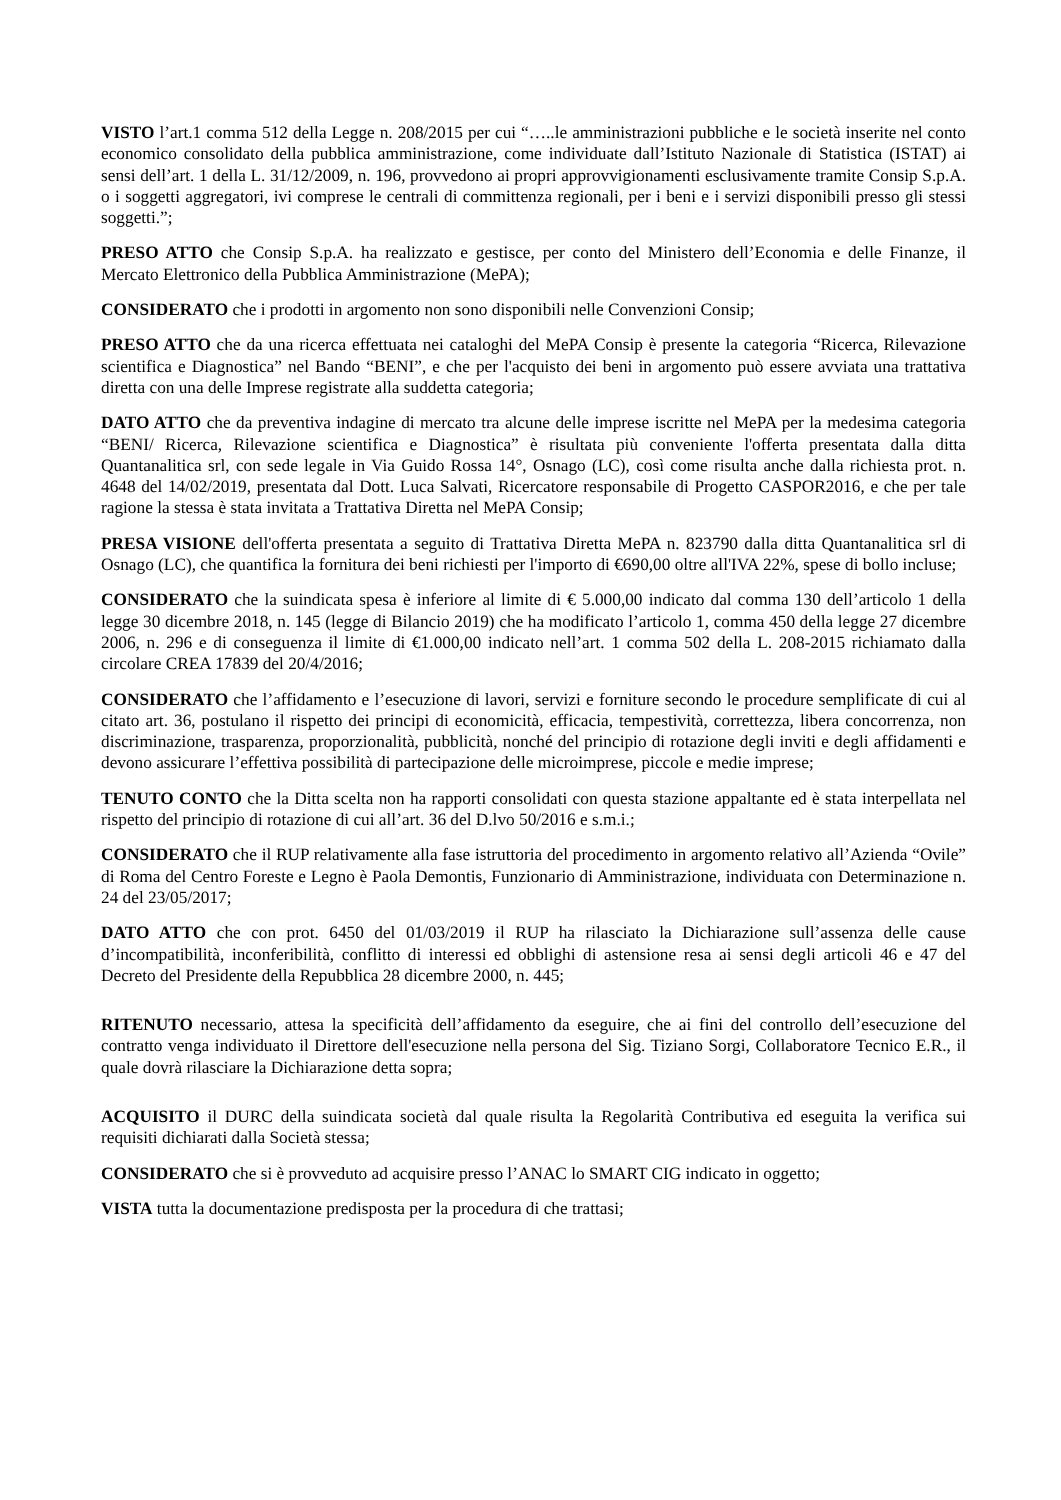VISTO l’art.1 comma 512 della Legge n. 208/2015 per cui “…..le amministrazioni pubbliche e le società inserite nel conto economico consolidato della pubblica amministrazione, come individuate dall’Istituto Nazionale di Statistica (ISTAT) ai sensi dell’art. 1 della L. 31/12/2009, n. 196, provvedono ai propri approvvigionamenti esclusivamente tramite Consip S.p.A. o i soggetti aggregatori, ivi comprese le centrali di committenza regionali, per i beni e i servizi disponibili presso gli stessi soggetti.”;
PRESO ATTO che Consip S.p.A. ha realizzato e gestisce, per conto del Ministero dell’Economia e delle Finanze, il Mercato Elettronico della Pubblica Amministrazione (MePA);
CONSIDERATO che i prodotti in argomento non sono disponibili nelle Convenzioni Consip;
PRESO ATTO che da una ricerca effettuata nei cataloghi del MePA Consip è presente la categoria “Ricerca, Rilevazione scientifica e Diagnostica” nel Bando “BENI”, e che per l'acquisto dei beni in argomento può essere avviata una trattativa diretta con una delle Imprese registrate alla suddetta categoria;
DATO ATTO che da preventiva indagine di mercato tra alcune delle imprese iscritte nel MePA per la medesima categoria “BENI/ Ricerca, Rilevazione scientifica e Diagnostica” è risultata più conveniente l'offerta presentata dalla ditta Quantanalitica srl, con sede legale in Via Guido Rossa 14°, Osnago (LC), così come risulta anche dalla richiesta prot. n. 4648 del 14/02/2019, presentata dal Dott. Luca Salvati, Ricercatore responsabile di Progetto CASPOR2016, e che per tale ragione la stessa è stata invitata a Trattativa Diretta nel MePA Consip;
PRESA VISIONE dell'offerta presentata a seguito di Trattativa Diretta MePA n. 823790 dalla ditta Quantanalitica srl di Osnago (LC), che quantifica la fornitura dei beni richiesti per l'importo di €690,00 oltre all'IVA 22%, spese di bollo incluse;
CONSIDERATO che la suindicata spesa è inferiore al limite di € 5.000,00 indicato dal comma 130 dell’articolo 1 della legge 30 dicembre 2018, n. 145 (legge di Bilancio 2019) che ha modificato l’articolo 1, comma 450 della legge 27 dicembre 2006, n. 296 e di conseguenza il limite di €1.000,00 indicato nell’art. 1 comma 502 della L. 208-2015 richiamato dalla circolare CREA 17839 del 20/4/2016;
CONSIDERATO che l’affidamento e l’esecuzione di lavori, servizi e forniture secondo le procedure semplificate di cui al citato art. 36, postulano il rispetto dei principi di economicità, efficacia, tempestività, correttezza, libera concorrenza, non discriminazione, trasparenza, proporzionalità, pubblicità, nonché del principio di rotazione degli inviti e degli affidamenti e devono assicurare l’effettiva possibilità di partecipazione delle microimprese, piccole e medie imprese;
TENUTO CONTO che la Ditta scelta non ha rapporti consolidati con questa stazione appaltante ed è stata interpellata nel rispetto del principio di rotazione di cui all’art. 36 del D.lvo 50/2016 e s.m.i.;
CONSIDERATO che il RUP relativamente alla fase istruttoria del procedimento in argomento relativo all’Azienda “Ovile” di Roma del Centro Foreste e Legno è Paola Demontis, Funzionario di Amministrazione, individuata con Determinazione n. 24 del 23/05/2017;
DATO ATTO che con prot. 6450 del 01/03/2019 il RUP ha rilasciato la Dichiarazione sull’assenza delle cause d’incompatibilità, inconferibilità, conflitto di interessi ed obblighi di astensione resa ai sensi degli articoli 46 e 47 del Decreto del Presidente della Repubblica 28 dicembre 2000, n. 445;
RITENUTO necessario, attesa la specificità dell’affidamento da eseguire, che ai fini del controllo dell’esecuzione del contratto venga individuato il Direttore dell'esecuzione nella persona del Sig. Tiziano Sorgi, Collaboratore Tecnico E.R., il quale dovrà rilasciare la Dichiarazione detta sopra;
ACQUISITO il DURC della suindicata società dal quale risulta la Regolarità Contributiva ed eseguita la verifica sui requisiti dichiarati dalla Società stessa;
CONSIDERATO che si è provveduto ad acquisire presso l’ANAC lo SMART CIG indicato in oggetto;
VISTA tutta la documentazione predisposta per la procedura di che trattasi;